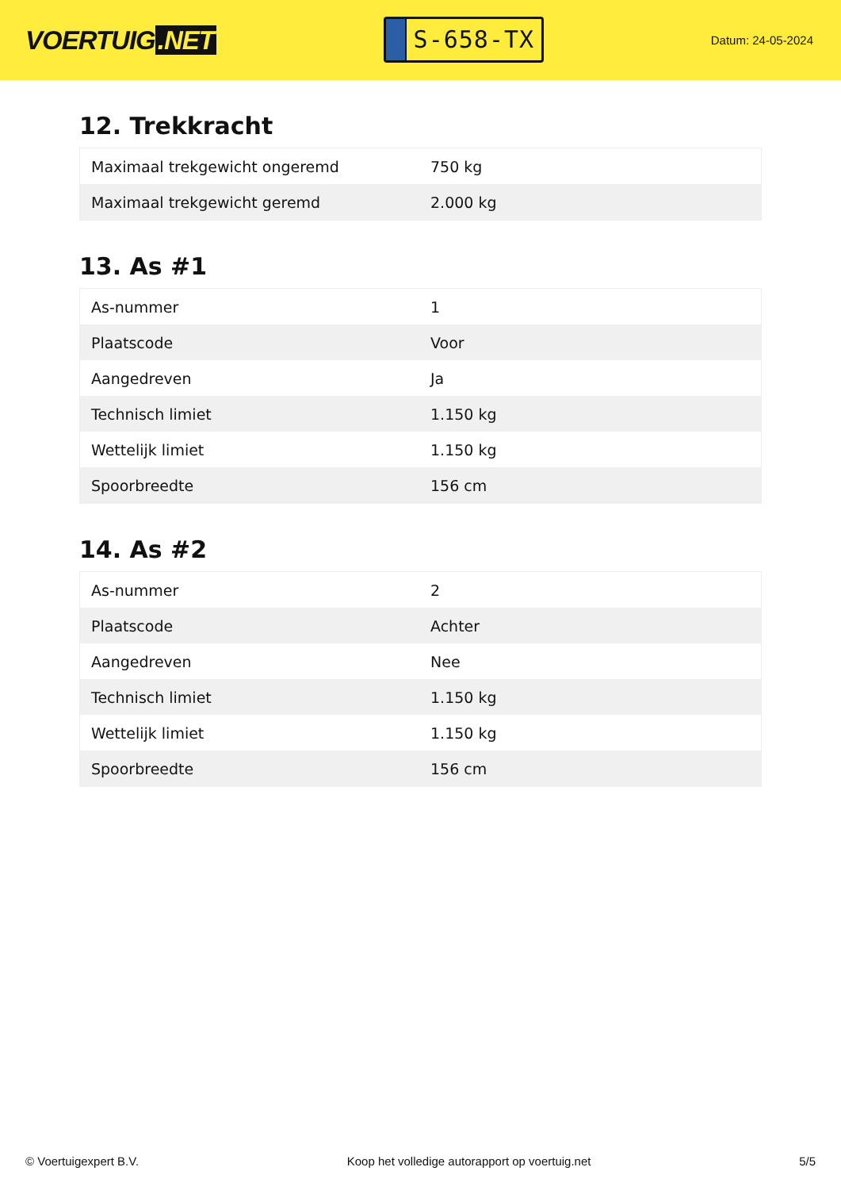VOERTUIG.NET
S-658-TX
Datum: 24-05-2024
12. Trekkracht
| Maximaal trekgewicht ongeremd | 750 kg |
| Maximaal trekgewicht geremd | 2.000 kg |
13. As #1
| As-nummer | 1 |
| Plaatscode | Voor |
| Aangedreven | Ja |
| Technisch limiet | 1.150 kg |
| Wettelijk limiet | 1.150 kg |
| Spoorbreedte | 156 cm |
14. As #2
| As-nummer | 2 |
| Plaatscode | Achter |
| Aangedreven | Nee |
| Technisch limiet | 1.150 kg |
| Wettelijk limiet | 1.150 kg |
| Spoorbreedte | 156 cm |
© Voertuigexpert B.V. Koop het volledige autorapport op voertuig.net 5/5